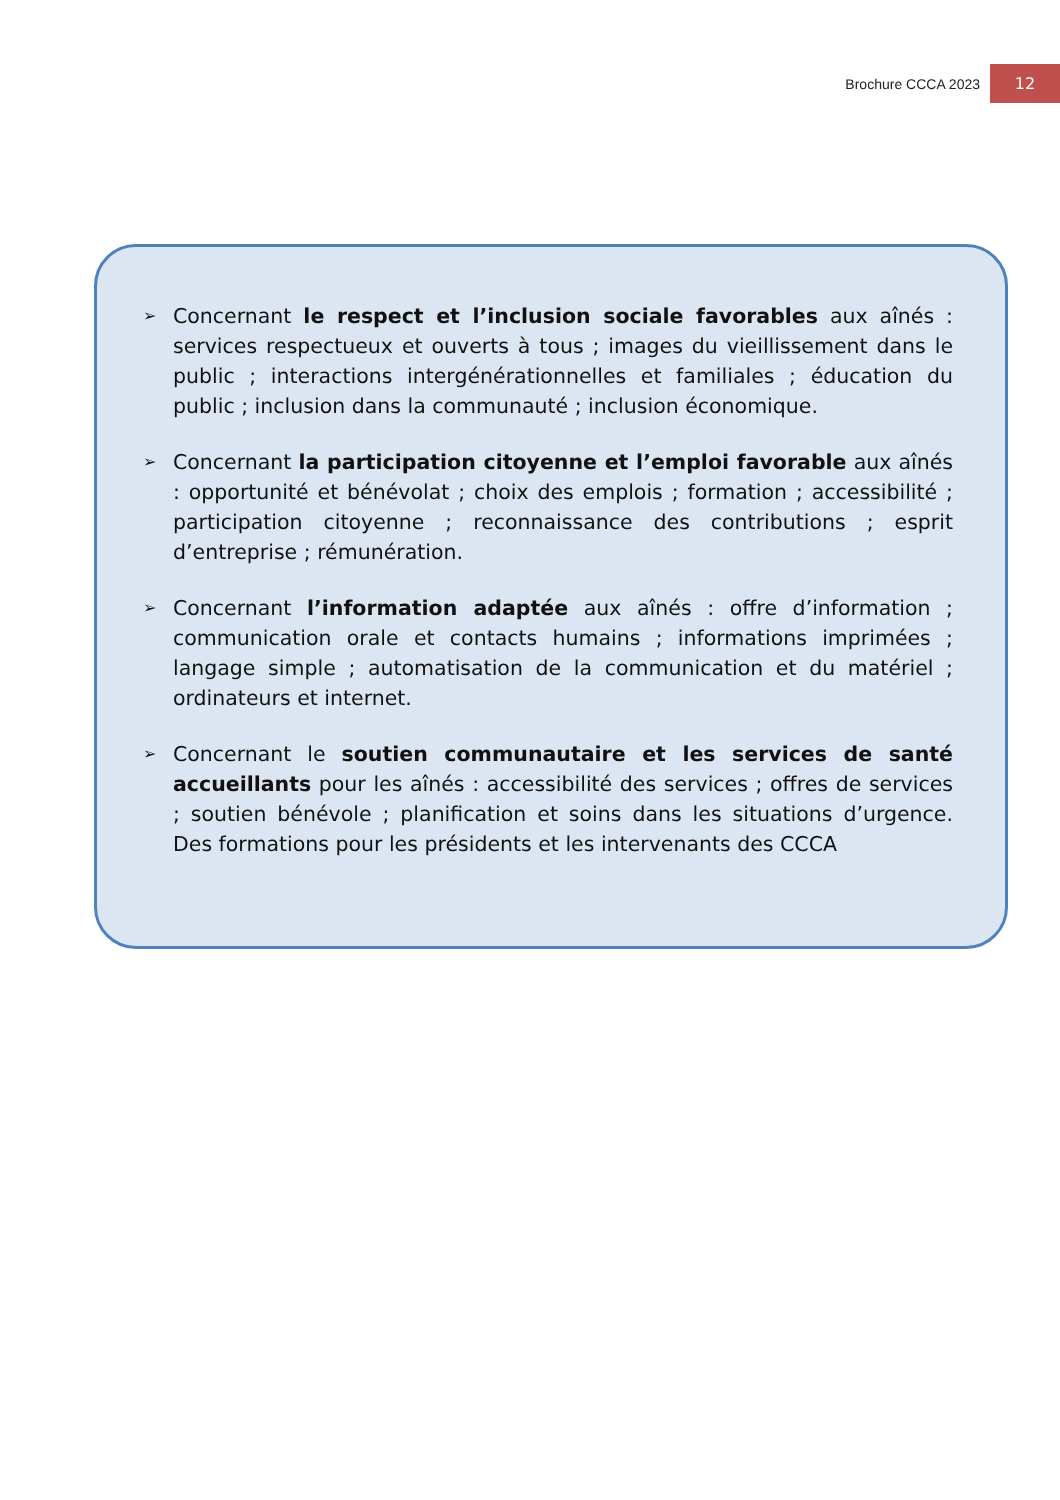Brochure CCCA 2023 12
➢
Concernant le respect et l’inclusion sociale favorables aux aînés : services respectueux et ouverts à tous ; images du vieillissement dans le public ; interactions intergénérationnelles et familiales ; éducation du public ; inclusion dans la communauté ; inclusion économique.
➢
Concernant la participation citoyenne et l’emploi favorable aux aînés : opportunité et bénévolat ; choix des emplois ; formation ; accessibilité ; participation citoyenne ; reconnaissance des contributions ; esprit d’entreprise ; rémunération.
➢
Concernant l’information adaptée aux aînés : offre d’information ; communication orale et contacts humains ; informations imprimées ; langage simple ; automatisation de la communication et du matériel ; ordinateurs et internet.
➢
Concernant le soutien communautaire et les services de santé accueillants pour les aînés : accessibilité des services ; offres de services ; soutien bénévole ; planification et soins dans les situations d’urgence. Des formations pour les présidents et les intervenants des CCCA